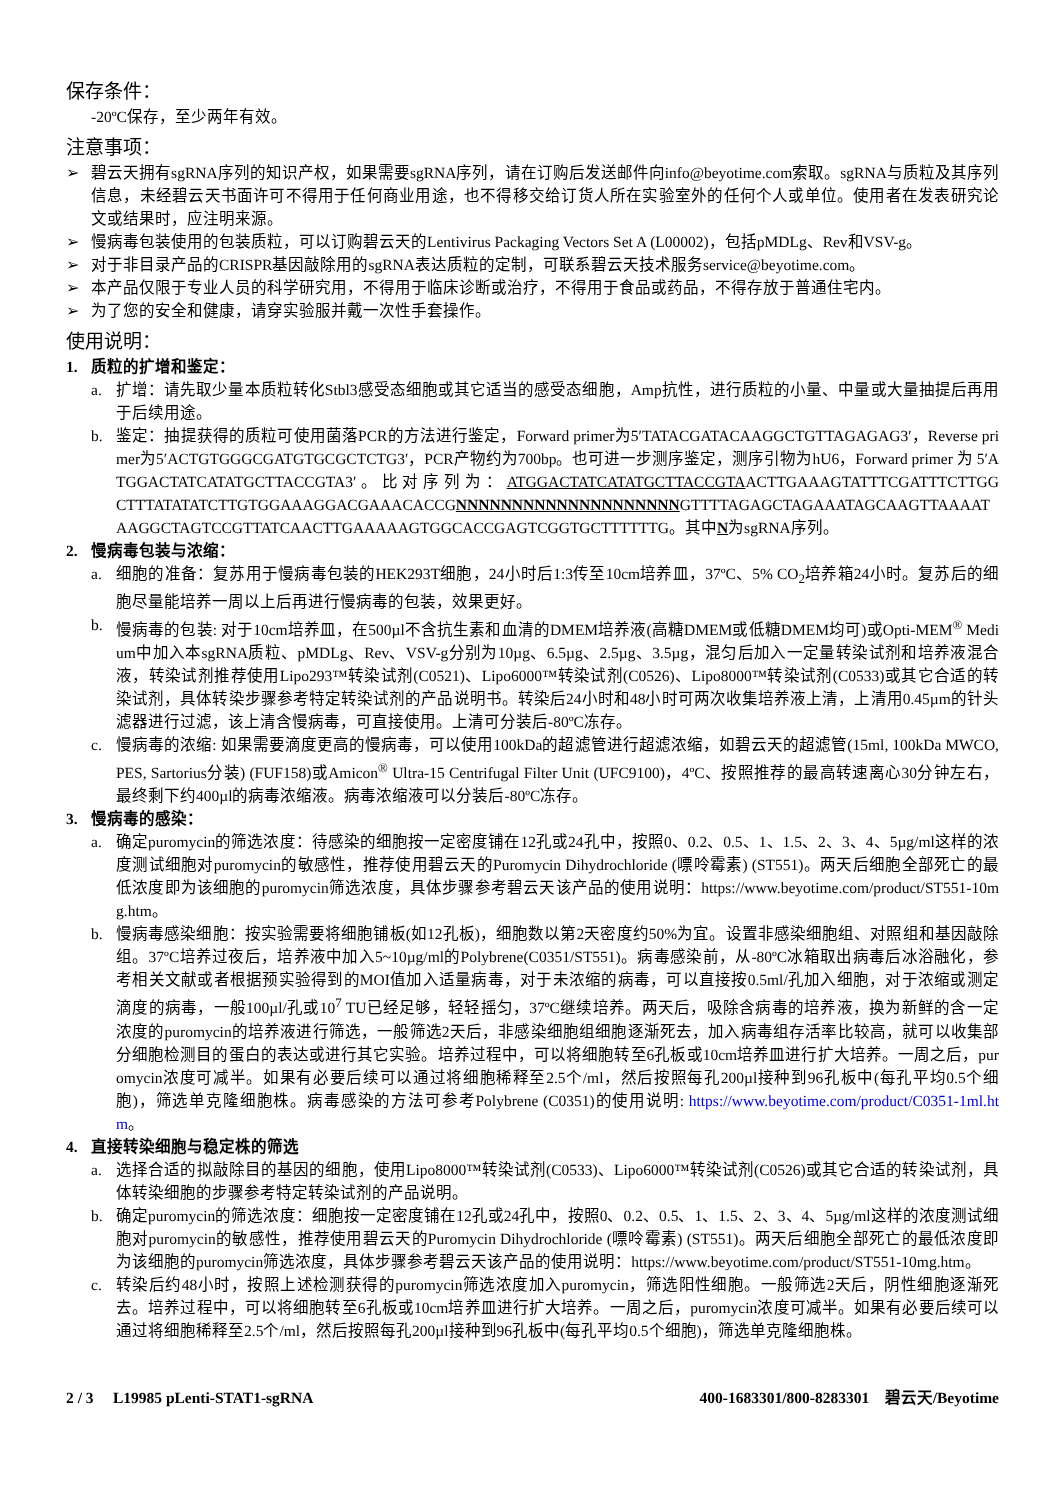保存条件：
-20ºC保存，至少两年有效。
注意事项：
➢ 碧云天拥有sgRNA序列的知识产权，如果需要sgRNA序列，请在订购后发送邮件向info@beyotime.com索取。sgRNA与质粒及其序列信息，未经碧云天书面许可不得用于任何商业用途，也不得移交给订货人所在实验室外的任何个人或单位。使用者在发表研究论文或结果时，应注明来源。
➢ 慢病毒包装使用的包装质粒，可以订购碧云天的Lentivirus Packaging Vectors Set A (L00002)，包括pMDLg、Rev和VSV-g。
➢ 对于非目录产品的CRISPR基因敲除用的sgRNA表达质粒的定制，可联系碧云天技术服务service@beyotime.com。
➢ 本产品仅限于专业人员的科学研究用，不得用于临床诊断或治疗，不得用于食品或药品，不得存放于普通住宅内。
➢ 为了您的安全和健康，请穿实验服并戴一次性手套操作。
使用说明：
1. 质粒的扩增和鉴定：
a. 扩增：请先取少量本质粒转化Stbl3感受态细胞或其它适当的感受态细胞，Amp抗性，进行质粒的小量、中量或大量抽提后再用于后续用途。
b. 鉴定：抽提获得的质粒可使用菌落PCR的方法进行鉴定，Forward primer为5′TATACGATACAAGGCTGTTAGAGAG3′，Reverse primer为5′ACTGTGGGCGATGTGCGCTCTG3′，PCR产物约为700bp。也可进一步测序鉴定，测序引物为hU6，Forward primer 为 5′ATGGACTATCATATGCTTACCGTA3′ 。 比 对 序 列 为 ： ATGGACTATCATATGCTTACCGTAACTTGAAAGTATTTCGATTTCTTGGCTTTATATATCTTGTGGAAAGGACGAAACACCGNNNNNNNNNNNNNNNNNNNNGTTTTAGAGCTAGAAATAGCAAGTTAAAATAAGGCTAGTCCGTTATCAACTTGAAAAAGTGGCACCGAGTCGGTGCTTTTTTG。其中N为sgRNA序列。
2. 慢病毒包装与浓缩：
a. 细胞的准备：复苏用于慢病毒包装的HEK293T细胞，24小时后1:3传至10cm培养皿，37ºC、5% CO<sub>2</sub>培养箱24小时。复苏后的细胞尽量能培养一周以上后再进行慢病毒的包装，效果更好。
b. 慢病毒的包装: 对于10cm培养皿，在500µl不含抗生素和血清的DMEM培养液(高糖DMEM或低糖DMEM均可)或Opti-MEM<sup>®</sup> Medium中加入本sgRNA质粒、pMDLg、Rev、VSV-g分别为10µg、6.5µg、2.5µg、3.5µg，混匀后加入一定量转染试剂和培养液混合液，转染试剂推荐使用Lipo293™转染试剂(C0521)、Lipo6000™转染试剂(C0526)、Lipo8000™转染试剂(C0533)或其它合适的转染试剂，具体转染步骤参考特定转染试剂的产品说明书。转染后24小时和48小时可两次收集培养液上清，上清用0.45µm的针头滤器进行过滤，该上清含慢病毒，可直接使用。上清可分装后-80ºC冻存。
c. 慢病毒的浓缩: 如果需要滴度更高的慢病毒，可以使用100kDa的超滤管进行超滤浓缩，如碧云天的超滤管(15ml, 100kDa MWCO, PES, Sartorius分装) (FUF158)或Amicon<sup>®</sup> Ultra-15 Centrifugal Filter Unit (UFC9100)，4ºC、按照推荐的最高转速离心30分钟左右，最终剩下约400µl的病毒浓缩液。病毒浓缩液可以分装后-80ºC冻存。
3. 慢病毒的感染：
a. 确定puromycin的筛选浓度：待感染的细胞按一定密度铺在12孔或24孔中，按照0、0.2、0.5、1、1.5、2、3、4、5µg/ml这样的浓度测试细胞对puromycin的敏感性，推荐使用碧云天的Puromycin Dihydrochloride (嘌呤霉素) (ST551)。两天后细胞全部死亡的最低浓度即为该细胞的puromycin筛选浓度，具体步骤参考碧云天该产品的使用说明：https://www.beyotime.com/product/ST551-10mg.htm。
b. 慢病毒感染细胞：按实验需要将细胞铺板(如12孔板)，细胞数以第2天密度约50%为宜。设置非感染细胞组、对照组和基因敲除组。37ºC培养过夜后，培养液中加入5~10µg/ml的Polybrene(C0351/ST551)。病毒感染前，从-80ºC冰箱取出病毒后冰浴融化，参考相关文献或者根据预实验得到的MOI值加入适量病毒，对于未浓缩的病毒，可以直接按0.5ml/孔加入细胞，对于浓缩或测定滴度的病毒，一般100µl/孔或10<sup>7</sup> TU已经足够，轻轻摇匀，37ºC继续培养。两天后，吸除含病毒的培养液，换为新鲜的含一定浓度的puromycin的培养液进行筛选，一般筛选2天后，非感染细胞组细胞逐渐死去，加入病毒组存活率比较高，就可以收集部分细胞检测目的蛋白的表达或进行其它实验。培养过程中，可以将细胞转至6孔板或10cm培养皿进行扩大培养。一周之后，puromycin浓度可减半。如果有必要后续可以通过将细胞稀释至2.5个/ml，然后按照每孔200µl接种到96孔板中(每孔平均0.5个细胞)，筛选单克隆细胞株。病毒感染的方法可参考Polybrene (C0351)的使用说明: https://www.beyotime.com/product/C0351-1ml.htm。
4. 直接转染细胞与稳定株的筛选
a. 选择合适的拟敲除目的基因的细胞，使用Lipo8000™转染试剂(C0533)、Lipo6000™转染试剂(C0526)或其它合适的转染试剂，具体转染细胞的步骤参考特定转染试剂的产品说明。
b. 确定puromycin的筛选浓度：细胞按一定密度铺在12孔或24孔中，按照0、0.2、0.5、1、1.5、2、3、4、5µg/ml这样的浓度测试细胞对puromycin的敏感性，推荐使用碧云天的Puromycin Dihydrochloride (嘌呤霉素) (ST551)。两天后细胞全部死亡的最低浓度即为该细胞的puromycin筛选浓度，具体步骤参考碧云天该产品的使用说明：https://www.beyotime.com/product/ST551-10mg.htm。
c. 转染后约48小时，按照上述检测获得的puromycin筛选浓度加入puromycin，筛选阳性细胞。一般筛选2天后，阴性细胞逐渐死去。培养过程中，可以将细胞转至6孔板或10cm培养皿进行扩大培养。一周之后，puromycin浓度可减半。如果有必要后续可以通过将细胞稀释至2.5个/ml，然后按照每孔200µl接种到96孔板中(每孔平均0.5个细胞)，筛选单克隆细胞株。
2 / 3 L19985 pLenti-STAT1-sgRNA 400-1683301/800-8283301 碧云天/Beyotime